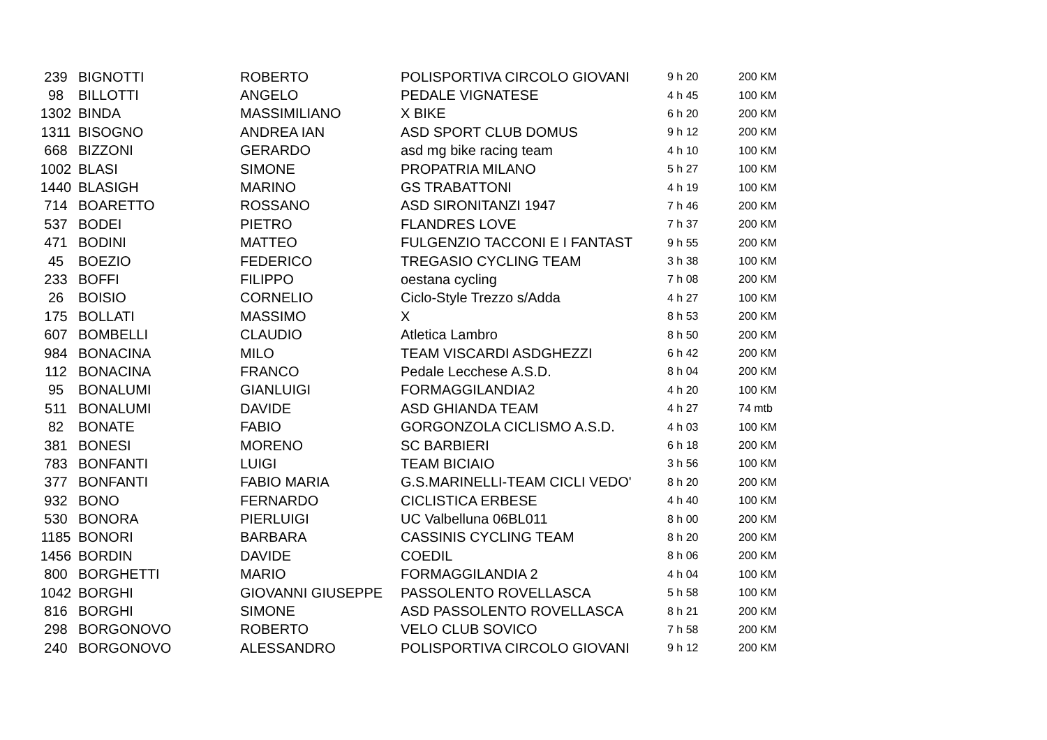| 239 | BIGNOTTI | ROBERTO | POLISPORTIVA CIRCOLO GIOVANI | 9 h 20 | 200 KM |
| 98 | BILLOTTI | ANGELO | PEDALE VIGNATESE | 4 h 45 | 100 KM |
| 1302 | BINDA | MASSIMILIANO | X BIKE | 6 h 20 | 200 KM |
| 1311 | BISOGNO | ANDREA IAN | ASD SPORT CLUB DOMUS | 9 h 12 | 200 KM |
| 668 | BIZZONI | GERARDO | asd mg bike racing team | 4 h 10 | 100 KM |
| 1002 | BLASI | SIMONE | PROPATRIA MILANO | 5 h 27 | 100 KM |
| 1440 | BLASIGH | MARINO | GS TRABATTONI | 4 h 19 | 100 KM |
| 714 | BOARETTO | ROSSANO | ASD SIRONITANZI 1947 | 7 h 46 | 200 KM |
| 537 | BODEI | PIETRO | FLANDRES LOVE | 7 h 37 | 200 KM |
| 471 | BODINI | MATTEO | FULGENZIO TACCONI E I FANTAST | 9 h 55 | 200 KM |
| 45 | BOEZIO | FEDERICO | TREGASIO CYCLING TEAM | 3 h 38 | 100 KM |
| 233 | BOFFI | FILIPPO | oestana cycling | 7 h 08 | 200 KM |
| 26 | BOISIO | CORNELIO | Ciclo-Style Trezzo s/Adda | 4 h 27 | 100 KM |
| 175 | BOLLATI | MASSIMO | X | 8 h 53 | 200 KM |
| 607 | BOMBELLI | CLAUDIO | Atletica Lambro | 8 h 50 | 200 KM |
| 984 | BONACINA | MILO | TEAM VISCARDI ASDGHEZZI | 6 h 42 | 200 KM |
| 112 | BONACINA | FRANCO | Pedale Lecchese A.S.D. | 8 h 04 | 200 KM |
| 95 | BONALUMI | GIANLUIGI | FORMAGGILANDIA2 | 4 h 20 | 100 KM |
| 511 | BONALUMI | DAVIDE | ASD GHIANDA TEAM | 4 h 27 | 74 mtb |
| 82 | BONATE | FABIO | GORGONZOLA CICLISMO A.S.D. | 4 h 03 | 100 KM |
| 381 | BONESI | MORENO | SC BARBIERI | 6 h 18 | 200 KM |
| 783 | BONFANTI | LUIGI | TEAM BICIAIO | 3 h 56 | 100 KM |
| 377 | BONFANTI | FABIO MARIA | G.S.MARINELLI-TEAM CICLI VEDO' | 8 h 20 | 200 KM |
| 932 | BONO | FERNARDO | CICLISTICA ERBESE | 4 h 40 | 100 KM |
| 530 | BONORA | PIERLUIGI | UC Valbelluna 06BL011 | 8 h 00 | 200 KM |
| 1185 | BONORI | BARBARA | CASSINIS CYCLING TEAM | 8 h 20 | 200 KM |
| 1456 | BORDIN | DAVIDE | COEDIL | 8 h 06 | 200 KM |
| 800 | BORGHETTI | MARIO | FORMAGGILANDIA 2 | 4 h 04 | 100 KM |
| 1042 | BORGHI | GIOVANNI GIUSEPPE | PASSOLENTO ROVELLASCA | 5 h 58 | 100 KM |
| 816 | BORGHI | SIMONE | ASD PASSOLENTO ROVELLASCA | 8 h 21 | 200 KM |
| 298 | BORGONOVO | ROBERTO | VELO CLUB SOVICO | 7 h 58 | 200 KM |
| 240 | BORGONOVO | ALESSANDRO | POLISPORTIVA CIRCOLO GIOVANI | 9 h 12 | 200 KM |